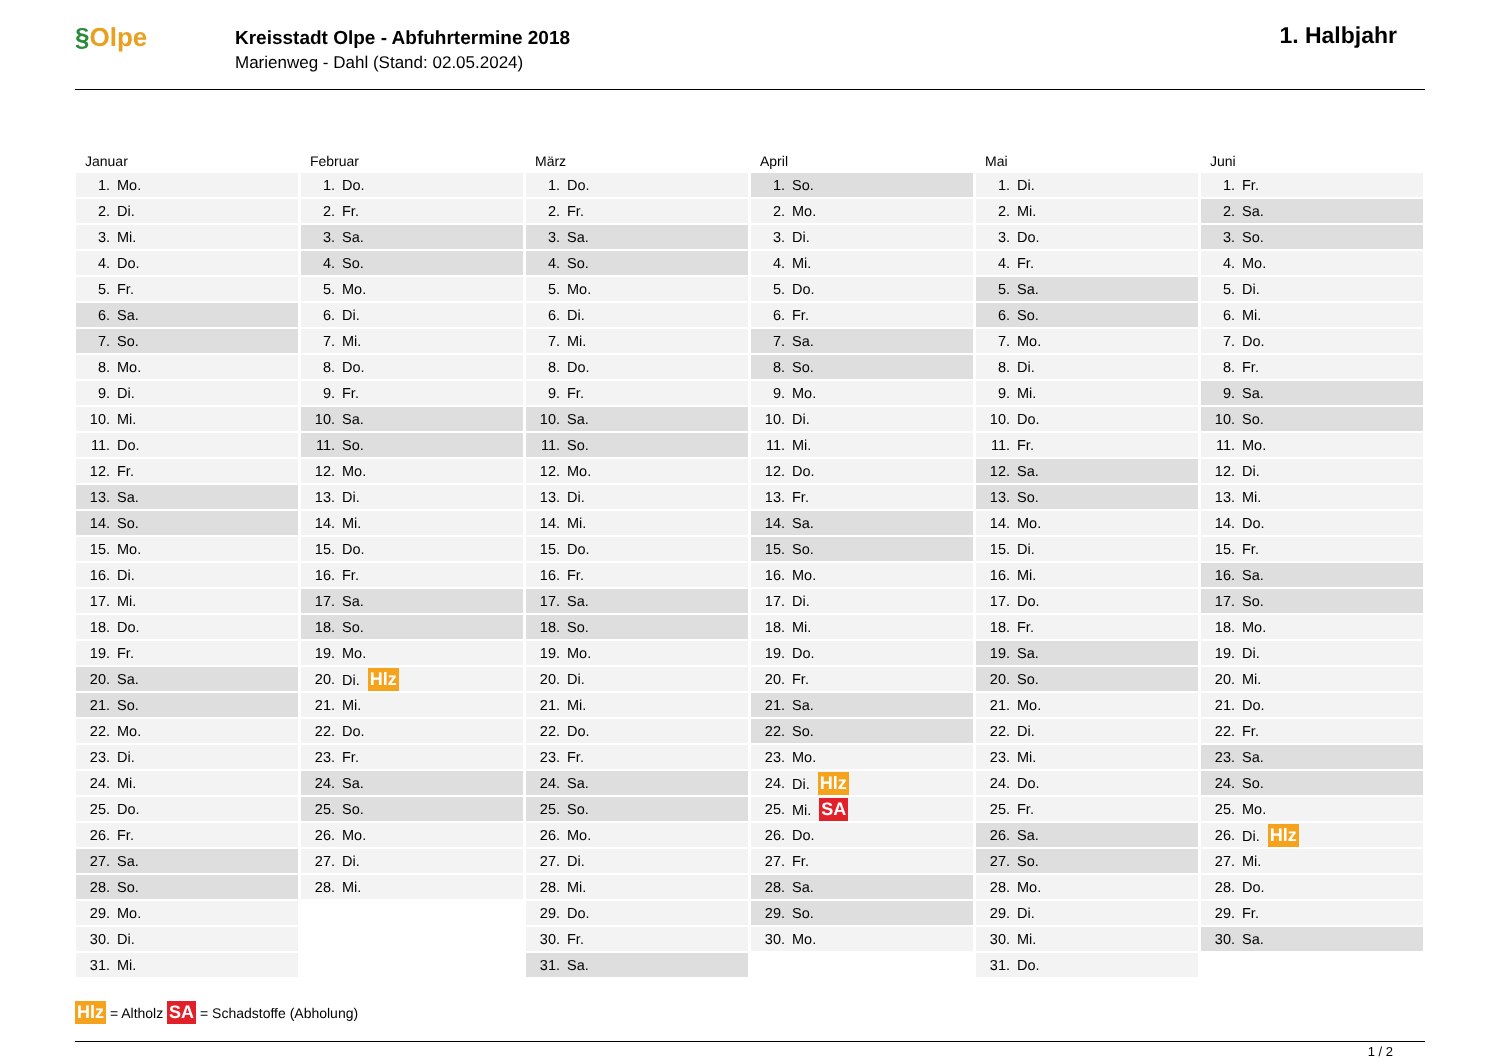§Olpe
Kreisstadt Olpe - Abfuhrtermine 2018
Marienweg - Dahl (Stand: 02.05.2024)
1. Halbjahr
Januar
| 1. | Mo. |
| 2. | Di. |
| 3. | Mi. |
| 4. | Do. |
| 5. | Fr. |
| 6. | Sa. |
| 7. | So. |
| 8. | Mo. |
| 9. | Di. |
| 10. | Mi. |
| 11. | Do. |
| 12. | Fr. |
| 13. | Sa. |
| 14. | So. |
| 15. | Mo. |
| 16. | Di. |
| 17. | Mi. |
| 18. | Do. |
| 19. | Fr. |
| 20. | Sa. |
| 21. | So. |
| 22. | Mo. |
| 23. | Di. |
| 24. | Mi. |
| 25. | Do. |
| 26. | Fr. |
| 27. | Sa. |
| 28. | So. |
| 29. | Mo. |
| 30. | Di. |
| 31. | Mi. |
Februar
| 1. | Do. |
| 2. | Fr. |
| 3. | Sa. |
| 4. | So. |
| 5. | Mo. |
| 6. | Di. |
| 7. | Mi. |
| 8. | Do. |
| 9. | Fr. |
| 10. | Sa. |
| 11. | So. |
| 12. | Mo. |
| 13. | Di. |
| 14. | Mi. |
| 15. | Do. |
| 16. | Fr. |
| 17. | Sa. |
| 18. | So. |
| 19. | Mo. |
| 20. | Di. Hlz |
| 21. | Mi. |
| 22. | Do. |
| 23. | Fr. |
| 24. | Sa. |
| 25. | So. |
| 26. | Mo. |
| 27. | Di. |
| 28. | Mi. |
März
| 1. | Do. |
| 2. | Fr. |
| 3. | Sa. |
| 4. | So. |
| 5. | Mo. |
| 6. | Di. |
| 7. | Mi. |
| 8. | Do. |
| 9. | Fr. |
| 10. | Sa. |
| 11. | So. |
| 12. | Mo. |
| 13. | Di. |
| 14. | Mi. |
| 15. | Do. |
| 16. | Fr. |
| 17. | Sa. |
| 18. | So. |
| 19. | Mo. |
| 20. | Di. |
| 21. | Mi. |
| 22. | Do. |
| 23. | Fr. |
| 24. | Sa. |
| 25. | So. |
| 26. | Mo. |
| 27. | Di. |
| 28. | Mi. |
| 29. | Do. |
| 30. | Fr. |
| 31. | Sa. |
April
| 1. | So. |
| 2. | Mo. |
| 3. | Di. |
| 4. | Mi. |
| 5. | Do. |
| 6. | Fr. |
| 7. | Sa. |
| 8. | So. |
| 9. | Mo. |
| 10. | Di. |
| 11. | Mi. |
| 12. | Do. |
| 13. | Fr. |
| 14. | Sa. |
| 15. | So. |
| 16. | Mo. |
| 17. | Di. |
| 18. | Mi. |
| 19. | Do. |
| 20. | Fr. |
| 21. | Sa. |
| 22. | So. |
| 23. | Mo. |
| 24. | Di. Hlz |
| 25. | Mi. SA |
| 26. | Do. |
| 27. | Fr. |
| 28. | Sa. |
| 29. | So. |
| 30. | Mo. |
Mai
| 1. | Di. |
| 2. | Mi. |
| 3. | Do. |
| 4. | Fr. |
| 5. | Sa. |
| 6. | So. |
| 7. | Mo. |
| 8. | Di. |
| 9. | Mi. |
| 10. | Do. |
| 11. | Fr. |
| 12. | Sa. |
| 13. | So. |
| 14. | Mo. |
| 15. | Di. |
| 16. | Mi. |
| 17. | Do. |
| 18. | Fr. |
| 19. | Sa. |
| 20. | So. |
| 21. | Mo. |
| 22. | Di. |
| 23. | Mi. |
| 24. | Do. |
| 25. | Fr. |
| 26. | Sa. |
| 27. | So. |
| 28. | Mo. |
| 29. | Di. |
| 30. | Mi. |
| 31. | Do. |
Juni
| 1. | Fr. |
| 2. | Sa. |
| 3. | So. |
| 4. | Mo. |
| 5. | Di. |
| 6. | Mi. |
| 7. | Do. |
| 8. | Fr. |
| 9. | Sa. |
| 10. | So. |
| 11. | Mo. |
| 12. | Di. |
| 13. | Mi. |
| 14. | Do. |
| 15. | Fr. |
| 16. | Sa. |
| 17. | So. |
| 18. | Mo. |
| 19. | Di. |
| 20. | Mi. |
| 21. | Do. |
| 22. | Fr. |
| 23. | Sa. |
| 24. | So. |
| 25. | Mo. |
| 26. | Di. Hlz |
| 27. | Mi. |
| 28. | Do. |
| 29. | Fr. |
| 30. | Sa. |
Hlz = Altholz SA = Schadstoffe (Abholung)
1 / 2